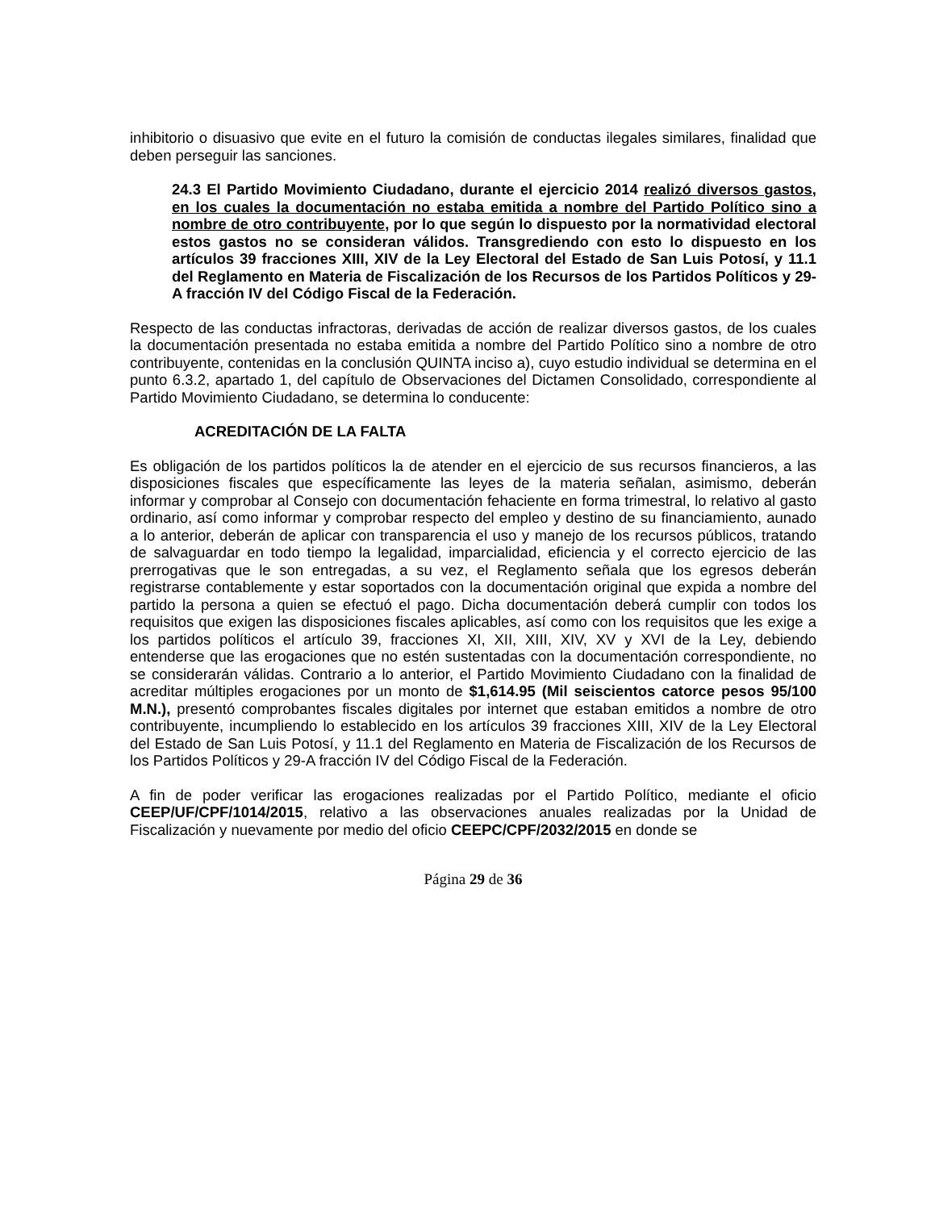inhibitorio o disuasivo que evite en el futuro la comisión de conductas ilegales similares, finalidad que deben perseguir las sanciones.
24.3 El Partido Movimiento Ciudadano, durante el ejercicio 2014 realizó diversos gastos, en los cuales la documentación no estaba emitida a nombre del Partido Político sino a nombre de otro contribuyente, por lo que según lo dispuesto por la normatividad electoral estos gastos no se consideran válidos. Transgrediendo con esto lo dispuesto en los artículos 39 fracciones XIII, XIV de la Ley Electoral del Estado de San Luis Potosí, y 11.1 del Reglamento en Materia de Fiscalización de los Recursos de los Partidos Políticos y 29-A fracción IV del Código Fiscal de la Federación.
Respecto de las conductas infractoras, derivadas de acción de realizar diversos gastos, de los cuales la documentación presentada no estaba emitida a nombre del Partido Político sino a nombre de otro contribuyente, contenidas en la conclusión QUINTA inciso a), cuyo estudio individual se determina en el punto 6.3.2, apartado 1, del capítulo de Observaciones del Dictamen Consolidado, correspondiente al Partido Movimiento Ciudadano, se determina lo conducente:
ACREDITACIÓN DE LA FALTA
Es obligación de los partidos políticos la de atender en el ejercicio de sus recursos financieros, a las disposiciones fiscales que específicamente las leyes de la materia señalan, asimismo, deberán informar y comprobar al Consejo con documentación fehaciente en forma trimestral, lo relativo al gasto ordinario, así como informar y comprobar respecto del empleo y destino de su financiamiento, aunado a lo anterior, deberán de aplicar con transparencia el uso y manejo de los recursos públicos, tratando de salvaguardar en todo tiempo la legalidad, imparcialidad, eficiencia y el correcto ejercicio de las prerrogativas que le son entregadas, a su vez, el Reglamento señala que los egresos deberán registrarse contablemente y estar soportados con la documentación original que expida a nombre del partido la persona a quien se efectuó el pago. Dicha documentación deberá cumplir con todos los requisitos que exigen las disposiciones fiscales aplicables, así como con los requisitos que les exige a los partidos políticos el artículo 39, fracciones XI, XII, XIII, XIV, XV y XVI de la Ley, debiendo entenderse que las erogaciones que no estén sustentadas con la documentación correspondiente, no se considerarán válidas. Contrario a lo anterior, el Partido Movimiento Ciudadano con la finalidad de acreditar múltiples erogaciones por un monto de $1,614.95 (Mil seiscientos catorce pesos 95/100 M.N.), presentó comprobantes fiscales digitales por internet que estaban emitidos a nombre de otro contribuyente, incumpliendo lo establecido en los artículos 39 fracciones XIII, XIV de la Ley Electoral del Estado de San Luis Potosí, y 11.1 del Reglamento en Materia de Fiscalización de los Recursos de los Partidos Políticos y 29-A fracción IV del Código Fiscal de la Federación.
A fin de poder verificar las erogaciones realizadas por el Partido Político, mediante el oficio CEEP/UF/CPF/1014/2015, relativo a las observaciones anuales realizadas por la Unidad de Fiscalización y nuevamente por medio del oficio CEEPC/CPF/2032/2015 en donde se
Página 29 de 36